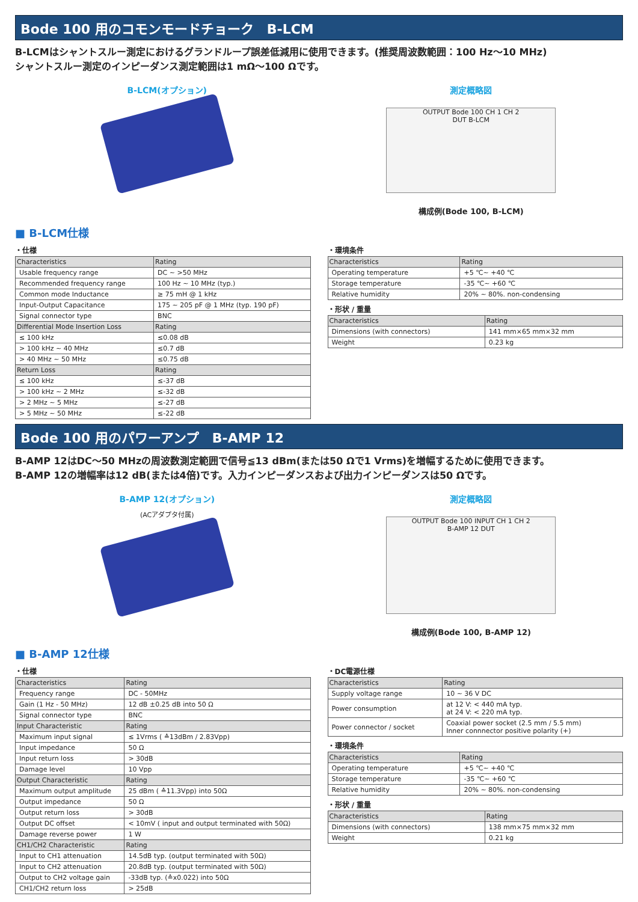Bode 100 用のコモンモードチョーク　B-LCM
B-LCMはシャントスルー測定におけるグランドループ誤差低減用に使用できます。(推奨周波数範囲：100 Hz～10 MHz)
シャントスルー測定のインピーダンス測定範囲は1 mΩ～100 Ωです。
B-LCM(オプション) 測定概略図
OUTPUT Bode 100 CH 1 CH 2
DUT B-LCM
構成例(Bode 100, B-LCM)
■ B-LCM仕様
・仕様
| Characteristics | Rating |
| --- | --- |
| Usable frequency range | DC ~ >50 MHz |
| Recommended frequency range | 100 Hz ~ 10 MHz (typ.) |
| Common mode Inductance | ≥ 75 mH @ 1 kHz |
| Input-Output Capacitance | 175 ~ 205 pF @ 1 MHz (typ. 190 pF) |
| Signal connector type | BNC |
| Differential Mode Insertion Loss | Rating |
| ≤ 100 kHz | ≤0.08 dB |
| > 100 kHz ~ 40 MHz | ≤0.7 dB |
| > 40 MHz ~ 50 MHz | ≤0.75 dB |
| Return Loss | Rating |
| ≤ 100 kHz | ≤-37 dB |
| > 100 kHz ~ 2 MHz | ≤-32 dB |
| > 2 MHz ~ 5 MHz | ≤-27 dB |
| > 5 MHz ~ 50 MHz | ≤-22 dB |
・環境条件
| Characteristics | Rating |
| --- | --- |
| Operating temperature | +5 ℃~ +40 ℃ |
| Storage temperature | -35 ℃~ +60 ℃ |
| Relative humidity | 20% ~ 80%. non-condensing |
・形状 / 重量
| Characteristics | Rating |
| --- | --- |
| Dimensions (with connectors) | 141 mm×65 mm×32 mm |
| Weight | 0.23 kg |
Bode 100 用のパワーアンプ　B-AMP 12
B-AMP 12はDC～50 MHzの周波数測定範囲で信号≦13 dBm(または50 Ωで1 Vrms)を増幅するために使用できます。
B-AMP 12の増幅率は12 dB(または4倍)です。入力インピーダンスおよび出力インピーダンスは50 Ωです。
B-AMP 12(オプション)
(ACアダプタ付属)
測定概略図
OUTPUT Bode 100 INPUT CH 1 CH 2
B-AMP 12 DUT
構成例(Bode 100, B-AMP 12)
■ B-AMP 12仕様
・仕様
| Characteristics | Rating |
| --- | --- |
| Frequency range | DC - 50MHz |
| Gain (1 Hz - 50 MHz) | 12 dB ±0.25 dB into 50 Ω |
| Signal connector type | BNC |
| Input Characteristic | Rating |
| Maximum input signal | ≤ 1Vrms ( ≙13dBm / 2.83Vpp) |
| Input impedance | 50 Ω |
| Input return loss | > 30dB |
| Damage level | 10 Vpp |
| Output Characteristic | Rating |
| Maximum output amplitude | 25 dBm ( ≙11.3Vpp) into 50Ω |
| Output impedance | 50 Ω |
| Output return loss | > 30dB |
| Output DC offset | < 10mV ( input and output terminated with 50Ω) |
| Damage reverse power | 1 W |
| CH1/CH2 Characteristic | Rating |
| Input to CH1 attenuation | 14.5dB typ. (output terminated with 50Ω) |
| Input to CH2 attenuation | 20.8dB typ. (output terminated with 50Ω) |
| Output to CH2 voltage gain | -33dB typ. (≙x0.022) into 50Ω |
| CH1/CH2 return loss | > 25dB |
・DC電源仕様
| Characteristics | Rating |
| --- | --- |
| Supply voltage range | 10 ~ 36 V DC |
| Power consumption | at 12 V: < 440 mA typ. at 24 V: < 220 mA typ. |
| Power connector / socket | Coaxial power socket (2.5 mm / 5.5 mm) Inner connnector positive polarity (+) |
・環境条件
| Characteristics | Rating |
| --- | --- |
| Operating temperature | +5 ℃~ +40 ℃ |
| Storage temperature | -35 ℃~ +60 ℃ |
| Relative humidity | 20% ~ 80%. non-condensing |
・形状 / 重量
| Characteristics | Rating |
| --- | --- |
| Dimensions (with connectors) | 138 mm×75 mm×32 mm |
| Weight | 0.21 kg |